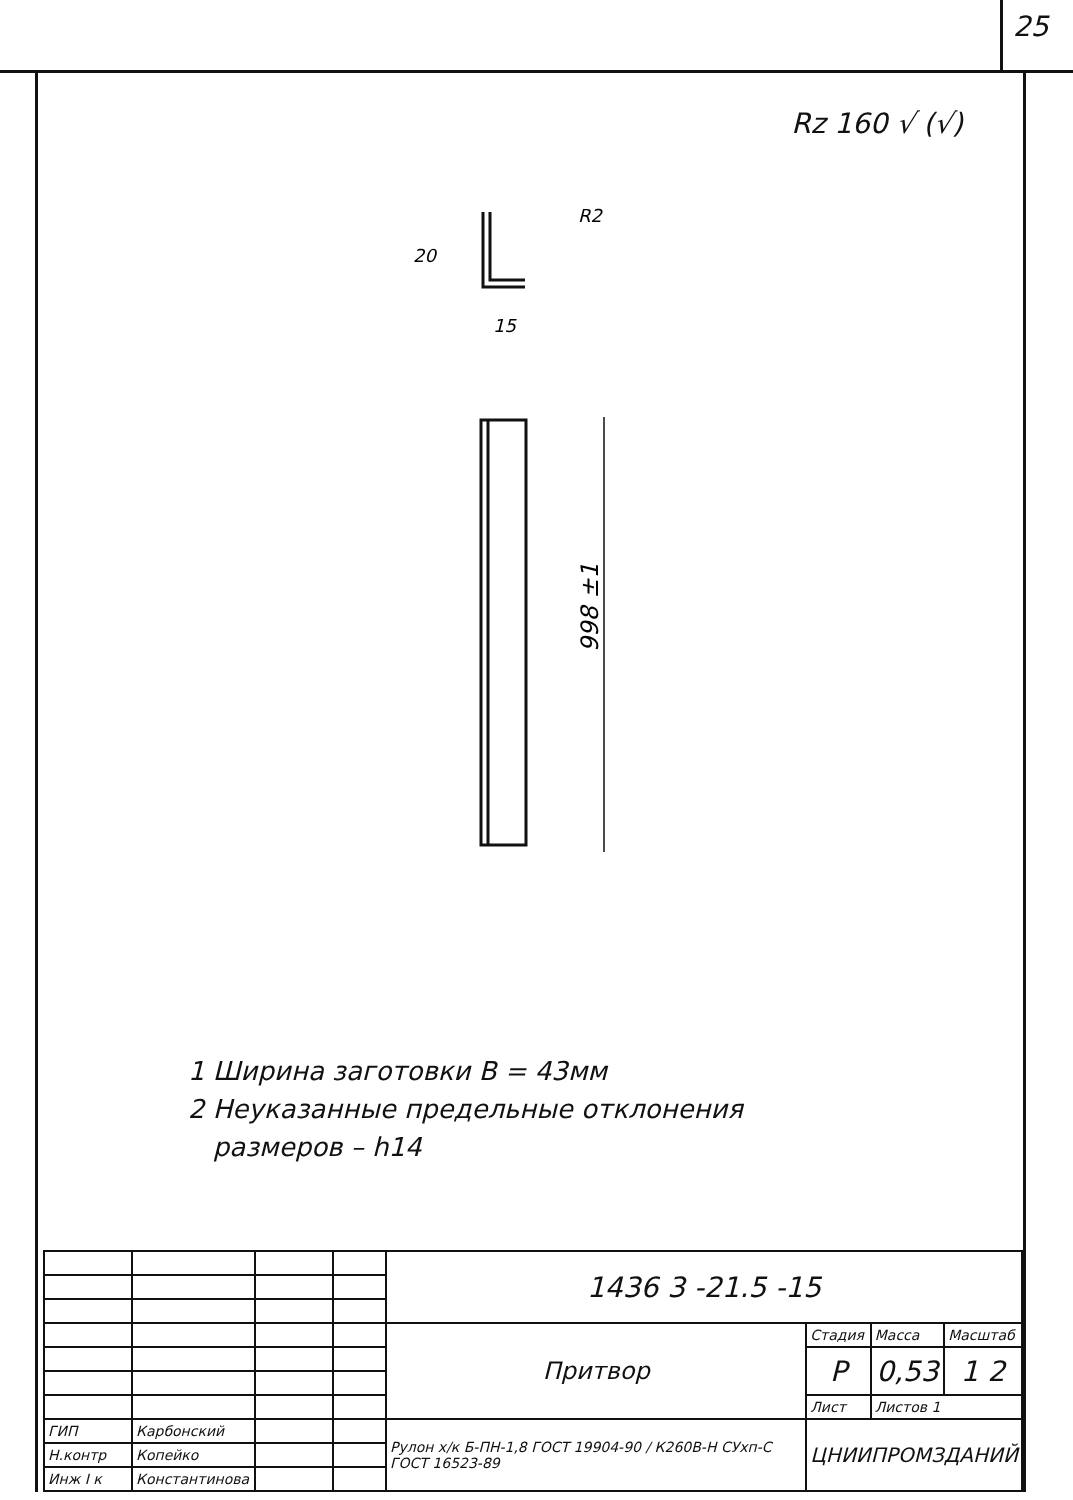25
Rz 160 √ (√)
R2
20
15
998 ±1
1 Ширина заготовки В = 43мм
2 Неуказанные предельные отклонения
размеров – h14
| | | | | 1436 3 -21.5 -15 | | | |
| | | | | Притвор | Стадия | Масса | Масштаб |
| | | | | | Р | 0,53 | 1 2 |
| | | | | | Лист | Листов 1 | |
| ГИП | Карбонский | | | Рулон х/к Б-ПН-1,8 ГОСТ 19904-90 / К260В-Н СУхп-С ГОСТ 16523-89 | ЦНИИПРОМЗДАНИЙ | | |
| Н.контр | Копейко | | | | | | |
| Инж I к | Константинова | | | | | | |